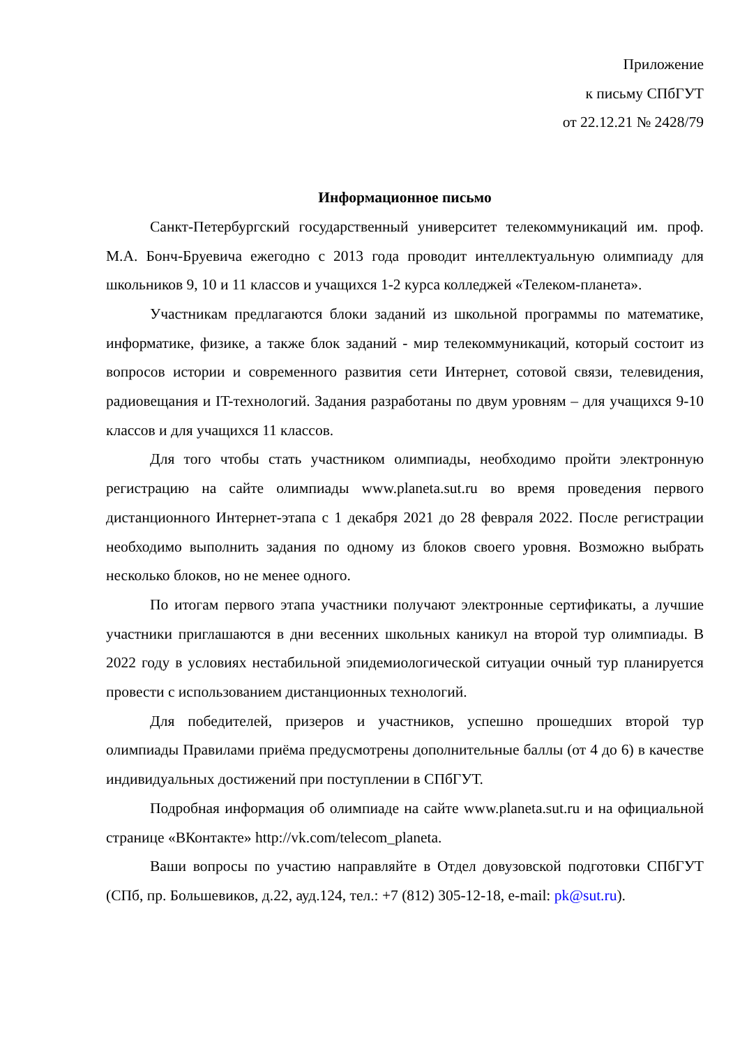Приложение
к письму СПбГУТ
от 22.12.21 № 2428/79
Информационное письмо
Санкт-Петербургский государственный университет телекоммуникаций им. проф. М.А. Бонч-Бруевича ежегодно с 2013 года проводит интеллектуальную олимпиаду для школьников 9, 10 и 11 классов и учащихся 1-2 курса колледжей «Телеком-планета».
Участникам предлагаются блоки заданий из школьной программы по математике, информатике, физике, а также блок заданий - мир телекоммуникаций, который состоит из вопросов истории и современного развития сети Интернет, сотовой связи, телевидения, радиовещания и IT-технологий. Задания разработаны по двум уровням – для учащихся 9-10 классов и для учащихся 11 классов.
Для того чтобы стать участником олимпиады, необходимо пройти электронную регистрацию на сайте олимпиады www.planeta.sut.ru во время проведения первого дистанционного Интернет-этапа с 1 декабря 2021 до 28 февраля 2022. После регистрации необходимо выполнить задания по одному из блоков своего уровня. Возможно выбрать несколько блоков, но не менее одного.
По итогам первого этапа участники получают электронные сертификаты, а лучшие участники приглашаются в дни весенних школьных каникул на второй тур олимпиады. В 2022 году в условиях нестабильной эпидемиологической ситуации очный тур планируется провести с использованием дистанционных технологий.
Для победителей, призеров и участников, успешно прошедших второй тур олимпиады Правилами приёма предусмотрены дополнительные баллы (от 4 до 6) в качестве индивидуальных достижений при поступлении в СПбГУТ.
Подробная информация об олимпиаде на сайте www.planeta.sut.ru и на официальной странице «ВКонтакте» http://vk.com/telecom_planeta.
Ваши вопросы по участию направляйте в Отдел довузовской подготовки СПбГУТ (СПб, пр. Большевиков, д.22, ауд.124, тел.: +7 (812) 305-12-18, e-mail: pk@sut.ru).